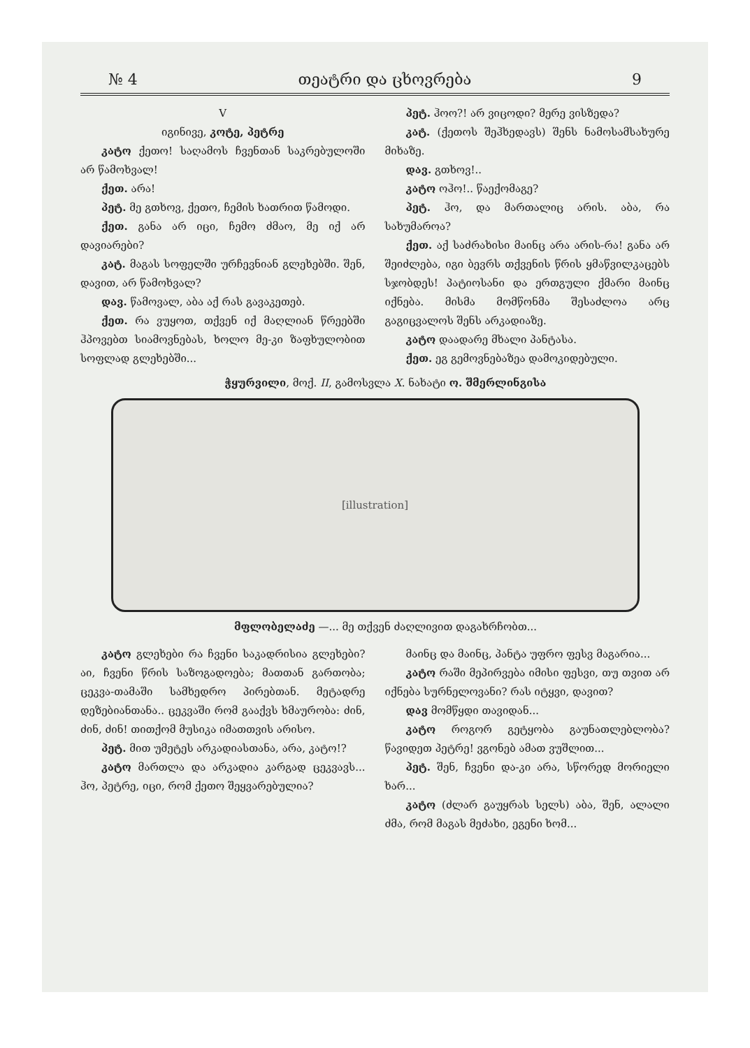№ 4 თეატრი და ცხოვრება 9
V
იგინივე, კოტე, პეტრე
კატო ქეთო! საღამოს ჩვენთან საკრებულოში არ წამოხვალ!
ქეთ. არა!
პეტ. მე გთხოვ, ქეთო, ჩემის ხათრით წამოდი.
ქეთ. განა არ იცი, ჩემო ძმაო, მე იქ არ დავიარები?
კატ. მაგას სოფელში ურჩევნიან გლეხებში. შენ, დავით, არ წამოხვალ?
დავ. წამოვალ, აბა აქ რას გავაკეთებ.
ქეთ. რა ვუყოთ, თქვენ იქ მაღლიან წრეებში ჰპოვებთ სიამოვნებას, ხოლო მე-კი ზაფხულობით სოფლად გლეხებში...
პეტ. ჰოო?! არ ვიცოდი? მერე ვისზედა?
კატ. (ქეთოს შეჰხედავს) შენს ნამოსამსახურე მიხაზე.
დავ. გთხოვ!..
კატო ოჰო!.. წაექომაგე?
პეტ. ჰო, და მართალიც არის. აბა, რა სახუმაროა?
ქეთ. აქ საძრახისი მაინც არა არის-რა! განა არ შეიძლება, იგი ბევრს თქვენის წრის ყმაწვილკაცებს სჯობდეს! პატიოსანი და ერთგული ქმარი მაინც იქნება. მისმა მომწონმა შესაძლოა არც გაგიცვალოს შენს არკადიაზე.
კატო დაადარე მხალი პანტასა.
ქეთ. ეგ გემოვნებაზეა დამოკიდებული.
ჭყურვილი, მოქ. II, გამოსვლა X. ნახატი ო. შმერლინგისა
[illustration]
მფლობელაძე —... მე თქვენ ძაღლივით დაგახრჩობთ...
კატო გლეხები რა ჩვენი საკადრისია გლეხები? აი, ჩვენი წრის საზოგადოება; მათთან გართობა; ცეკვა-თამაში სამხედრო პირებთან. მეტადრე დეზებიანთანა.. ცეკვაში რომ გააქვს ხმაურობა: ძინ, ძინ, ძინ! თითქომ მუსიკა იმათთვის არისო.
პეტ. მით უმეტეს არკადიასთანა, არა, კატო!?
კატო მართლა და არკადია კარგად ცეკვავს... ჰო, პეტრე, იცი, რომ ქეთო შეყვარებულია?
მაინც და მაინც, პანტა უფრო ფესვ მაგარია...
კატო რაში მეპირვება იმისი ფესვი, თუ თვით არ იქნება სურნელოვანი? რას იტყვი, დავით?
დავ მომწყდი თავიდან...
კატო როგორ გეტყობა გაუნათლებლობა? წავიდეთ პეტრე! ვგონებ ამათ ვუშლით...
პეტ. შენ, ჩვენი და-კი არა, სწორედ მორიელი ხარ...
კატო (ძლარ გაუყრას სელს) აბა, შენ, ალალი ძმა, რომ მაგას მეძახი, ეგენი ხომ...